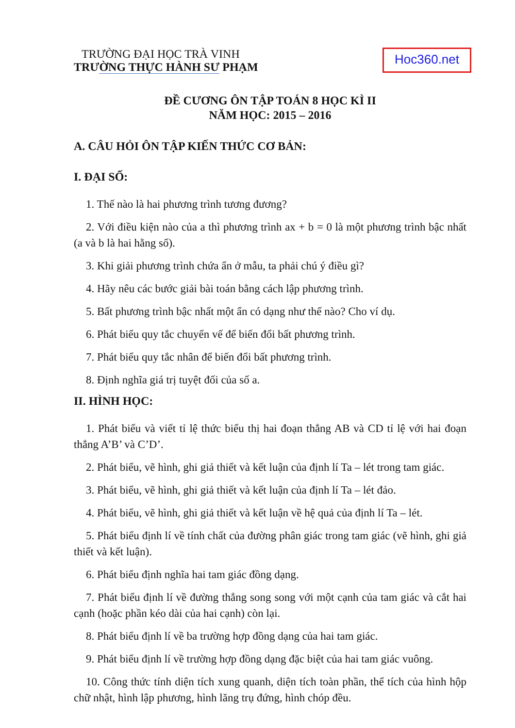TRƯỜNG ĐẠI HỌC TRÀ VINH
TRƯỜNG THỰC HÀNH SƯ PHẠM
Hoc360.net
ĐỀ CƯƠNG ÔN TẬP TOÁN 8 HỌC KÌ II
NĂM HỌC: 2015 – 2016
A. CÂU HỎI ÔN TẬP KIẾN THỨC CƠ BẢN:
I. ĐẠI SỐ:
1. Thế nào là hai phương trình tương đương?
2. Với điều kiện nào của a thì phương trình ax + b = 0 là một phương trình bậc nhất (a và b là hai hằng số).
3. Khi giải phương trình chứa ẩn ở mẫu, ta phải chú ý điều gì?
4. Hãy nêu các bước giải bài toán bằng cách lập phương trình.
5. Bất phương trình bậc nhất một ẩn có dạng như thế nào? Cho ví dụ.
6. Phát biểu quy tắc chuyển vế để biến đổi bất phương trình.
7. Phát biểu quy tắc nhân để biến đổi bất phương trình.
8. Định nghĩa giá trị tuyệt đối của số a.
II. HÌNH HỌC:
1. Phát biểu và viết tỉ lệ thức biểu thị hai đoạn thẳng AB và CD tỉ lệ với hai đoạn thẳng A’B’ và C’D’.
2. Phát biểu, vẽ hình, ghi giả thiết và kết luận của định lí Ta – lét trong tam giác.
3. Phát biểu, vẽ hình, ghi giả thiết và kết luận của định lí Ta – lét đảo.
4. Phát biểu, vẽ hình, ghi giả thiết và kết luận về hệ quả của định lí Ta – lét.
5. Phát biểu định lí về tính chất của đường phân giác trong tam giác (vẽ hình, ghi giả thiết và kết luận).
6. Phát biểu định nghĩa hai tam giác đồng dạng.
7. Phát biểu định lí về đường thẳng song song với một cạnh của tam giác và cắt hai cạnh (hoặc phần kéo dài của hai cạnh) còn lại.
8. Phát biểu định lí về ba trường hợp đồng dạng của hai tam giác.
9. Phát biểu định lí về trường hợp đồng dạng đặc biệt của hai tam giác vuông.
10. Công thức tính diện tích xung quanh, diện tích toàn phần, thể tích của hình hộp chữ nhật, hình lập phương, hình lăng trụ đứng, hình chóp đều.